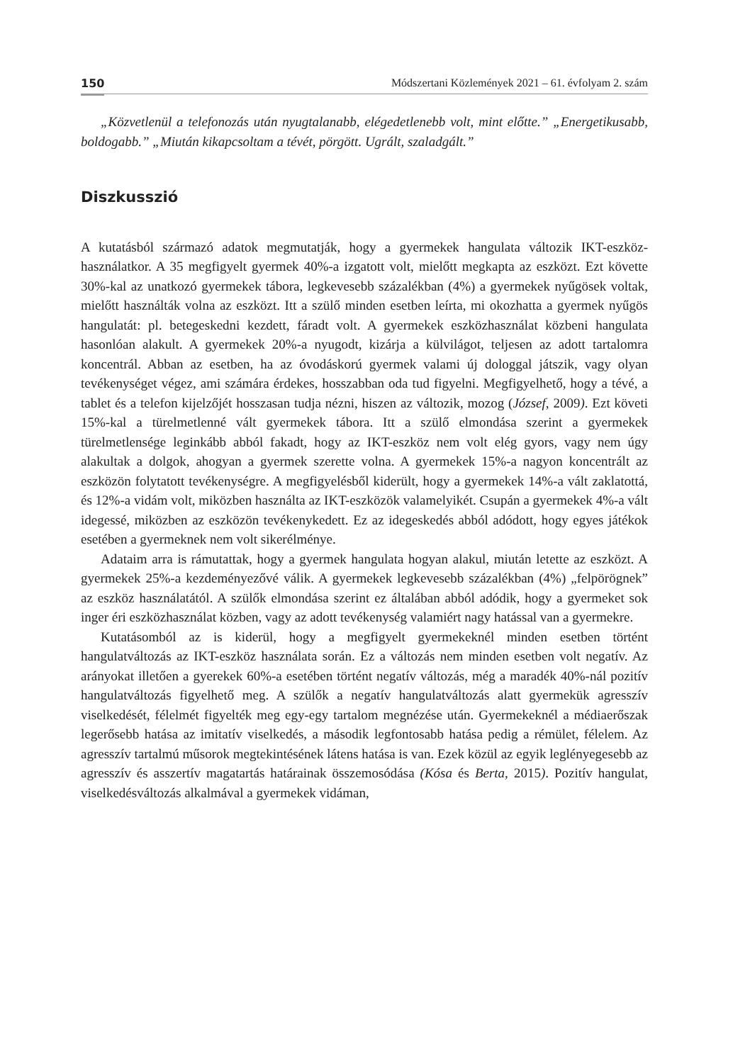150 Módszertani Közlemények 2021 – 61. évfolyam 2. szám
„Közvetlenül a telefonozás után nyugtalanabb, elégedetlenebb volt, mint előtte.” „Energetikusabb, boldogabb.” „Miután kikapcsoltam a tévét, pörgött. Ugrált, szaladgált.”
Diszkusszió
A kutatásból származó adatok megmutatják, hogy a gyermekek hangulata változik IKT-eszköz-használatkor. A 35 megfigyelt gyermek 40%-a izgatott volt, mielőtt megkapta az eszközt. Ezt követte 30%-kal az unatkozó gyermekek tábora, legkevesebb százalékban (4%) a gyermekek nyűgösek voltak, mielőtt használták volna az eszközt. Itt a szülő minden esetben leírta, mi okozhatta a gyermek nyűgös hangulatát: pl. betegeskedni kezdett, fáradt volt. A gyermekek eszközhasználat közbeni hangulata hasonlóan alakult. A gyermekek 20%-a nyugodt, kizárja a külvilágot, teljesen az adott tartalomra koncentrál. Abban az esetben, ha az óvodáskorú gyermek valami új dologgal játszik, vagy olyan tevékenységet végez, ami számára érdekes, hosszabban oda tud figyelni. Megfigyelhető, hogy a tévé, a tablet és a telefon kijelzőjét hosszasan tudja nézni, hiszen az változik, mozog (József, 2009). Ezt követi 15%-kal a türelmetlenné vált gyermekek tábora. Itt a szülő elmondása szerint a gyermekek türelmetlensége leginkább abból fakadt, hogy az IKT-eszköz nem volt elég gyors, vagy nem úgy alakultak a dolgok, ahogyan a gyermek szerette volna. A gyermekek 15%-a nagyon koncentrált az eszközön folytatott tevékenységre. A megfigyelésből kiderült, hogy a gyermekek 14%-a vált zaklatottá, és 12%-a vidám volt, miközben használta az IKT-eszközök valamelyikét. Csupán a gyermekek 4%-a vált idegessé, miközben az eszközön tevékenykedett. Ez az idegeskedés abból adódott, hogy egyes játékok esetében a gyermeknek nem volt sikerélménye.
Adataim arra is rámutattak, hogy a gyermek hangulata hogyan alakul, miután letette az eszközt. A gyermekek 25%-a kezdeményezővé válik. A gyermekek legkevesebb százalékban (4%) „felpörögnek” az eszköz használatától. A szülők elmondása szerint ez általában abból adódik, hogy a gyermeket sok inger éri eszközhasználat közben, vagy az adott tevékenység valamiért nagy hatással van a gyermekre.
Kutatásomból az is kiderül, hogy a megfigyelt gyermekeknél minden esetben történt hangulatváltozás az IKT-eszköz használata során. Ez a változás nem minden esetben volt negatív. Az arányokat illetően a gyerekek 60%-a esetében történt negatív változás, még a maradék 40%-nál pozitív hangulatváltozás figyelhető meg. A szülők a negatív hangulatváltozás alatt gyermekük agresszív viselkedését, félelmét figyelték meg egy-egy tartalom megnézése után. Gyermekeknél a médiaerőszak legerősebb hatása az imitatív viselkedés, a második legfontosabb hatása pedig a rémület, félelem. Az agresszív tartalmú műsorok megtekintésének látens hatása is van. Ezek közül az egyik leglényegesebb az agresszív és asszertív magatartás határainak összemosódása (Kósa és Berta, 2015). Pozitív hangulat, viselkedésváltozás alkalmával a gyermekek vidáman,